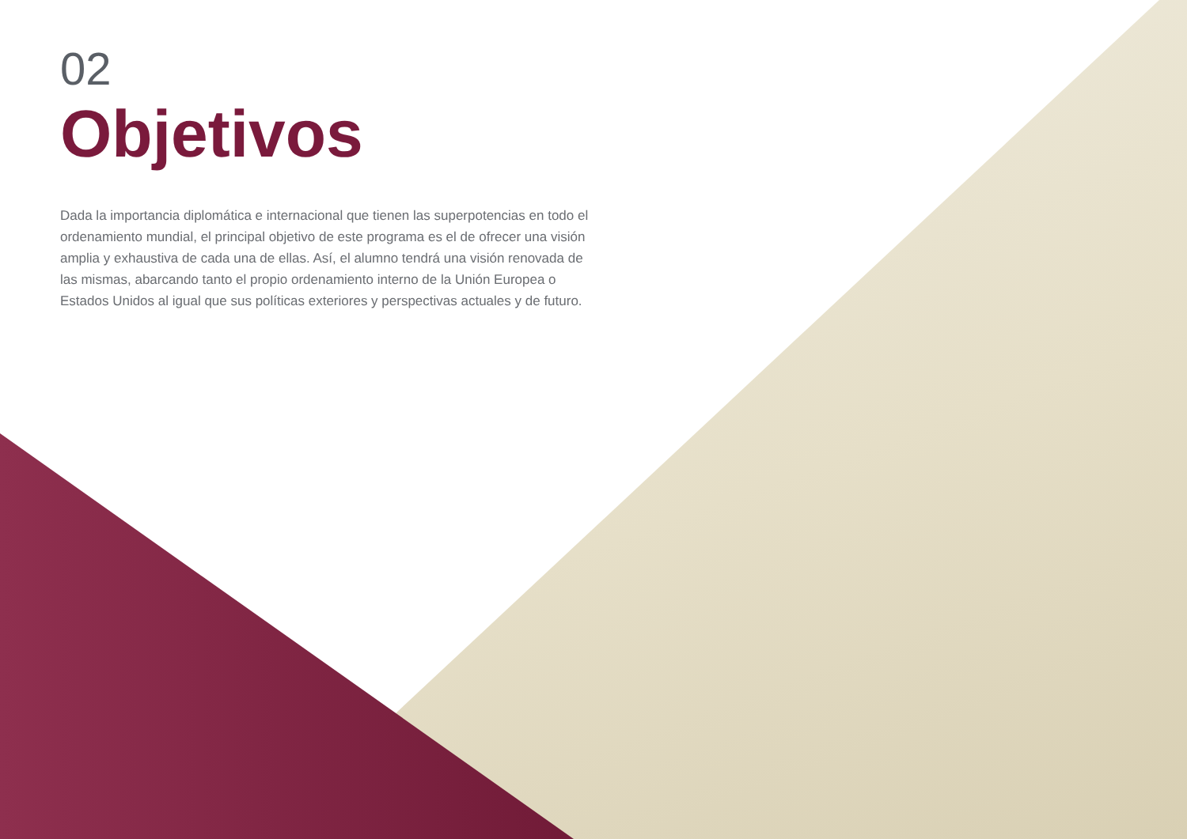02
Objetivos
Dada la importancia diplomática e internacional que tienen las superpotencias en todo el ordenamiento mundial, el principal objetivo de este programa es el de ofrecer una visión amplia y exhaustiva de cada una de ellas. Así, el alumno tendrá una visión renovada de las mismas, abarcando tanto el propio ordenamiento interno de la Unión Europea o Estados Unidos al igual que sus políticas exteriores y perspectivas actuales y de futuro.